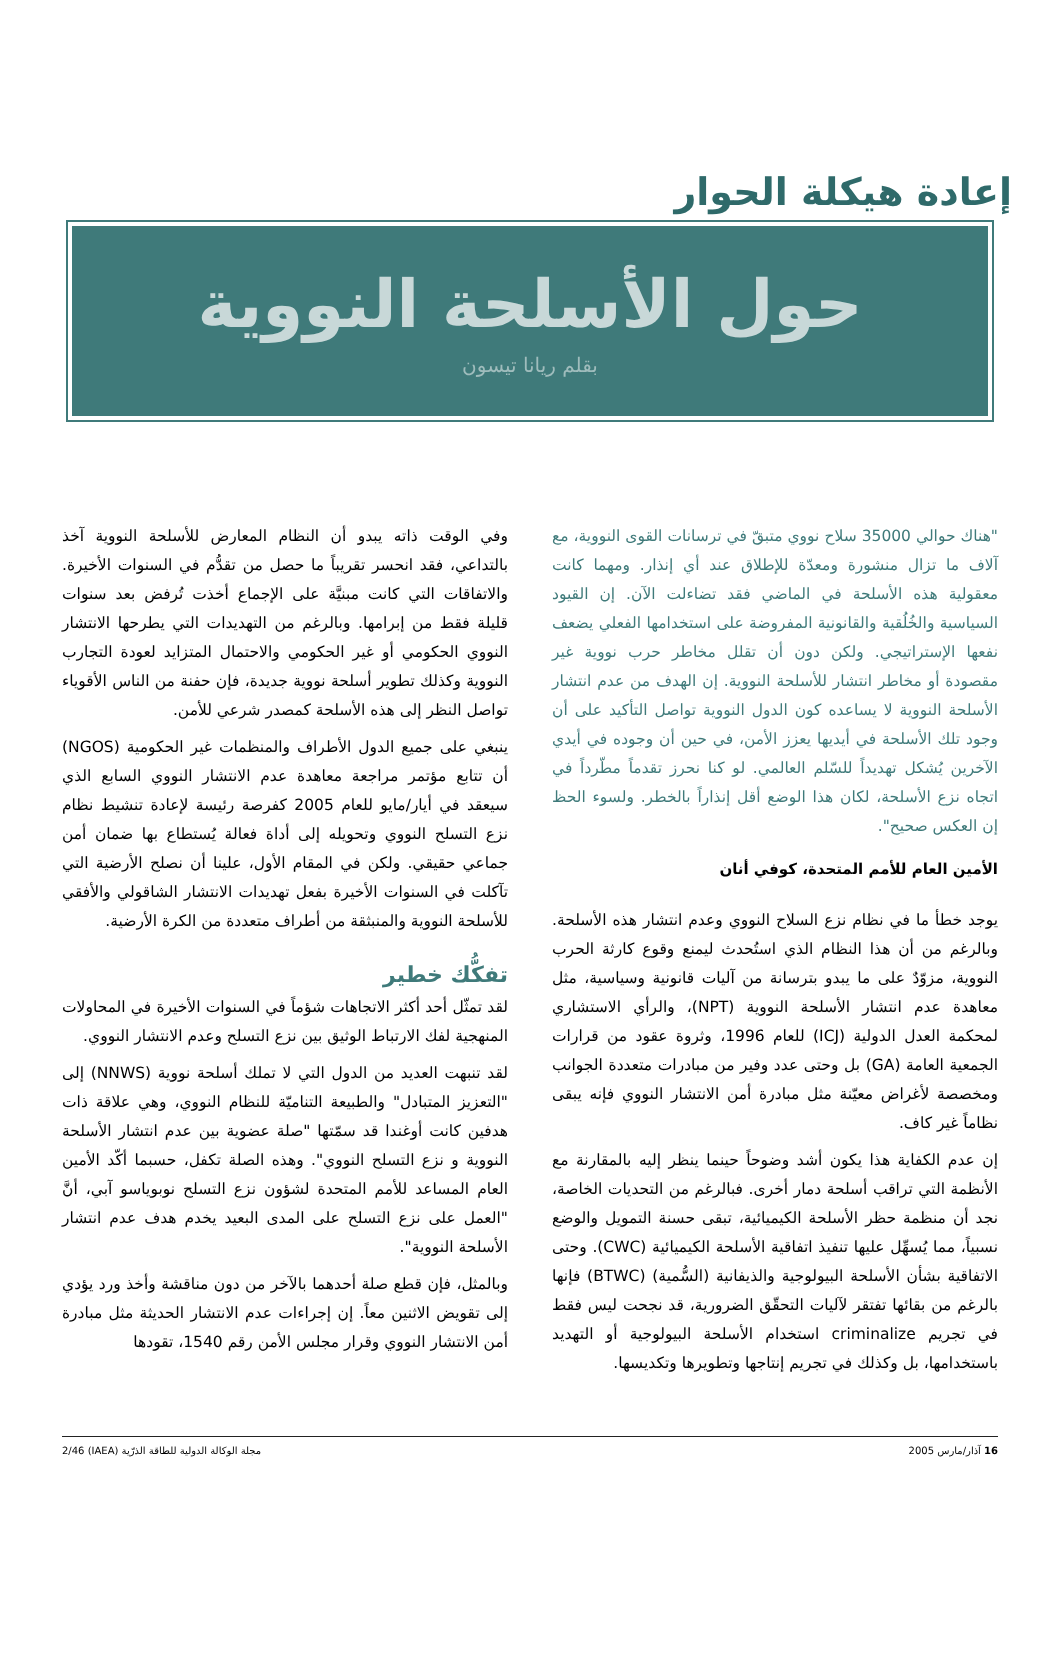إعادة هيكلة الحوار
حول الأسلحة النووية
بقلم ريانا تيسون
"هناك حوالي 35000 سلاح نووي متبقّ في ترسانات القوى النووية، مع آلاف ما تزال منشورة ومعدّة للإطلاق عند أي إنذار. ومهما كانت معقولية هذه الأسلحة في الماضي فقد تضاءلت الآن. إن القيود السياسية والخُلُقية والقانونية المفروضة على استخدامها الفعلي يضعف نفعها الإستراتيجي. ولكن دون أن تقلل مخاطر حرب نووية غير مقصودة أو مخاطر انتشار للأسلحة النووية. إن الهدف من عدم انتشار الأسلحة النووية لا يساعده كون الدول النووية تواصل التأكيد على أن وجود تلك الأسلحة في أيديها يعزز الأمن، في حين أن وجوده في أيدي الآخرين يُشكل تهديداً للسّلم العالمي. لو كنا نحرز تقدماً مطّرداً في اتجاه نزع الأسلحة، لكان هذا الوضع أقل إنذاراً بالخطر. ولسوء الحظ إن العكس صحيح".
الأمين العام للأمم المتحدة، كوفي أنان
يوجد خطأ ما في نظام نزع السلاح النووي وعدم انتشار هذه الأسلحة. وبالرغم من أن هذا النظام الذي استُحدث ليمنع وقوع كارثة الحرب النووية، مزوّدٌ على ما يبدو بترسانة من آليات قانونية وسياسية، مثل معاهدة عدم انتشار الأسلحة النووية (NPT)، والرأي الاستشاري لمحكمة العدل الدولية (ICJ) للعام 1996، وثروة عقود من قرارات الجمعية العامة (GA) بل وحتى عدد وفير من مبادرات متعددة الجوانب ومخصصة لأغراض معيّنة مثل مبادرة أمن الانتشار النووي فإنه يبقى نظاماً غير كاف.
إن عدم الكفاية هذا يكون أشد وضوحاً حينما ينظر إليه بالمقارنة مع الأنظمة التي تراقب أسلحة دمار أخرى. فبالرغم من التحديات الخاصة، نجد أن منظمة حظر الأسلحة الكيميائية، تبقى حسنة التمويل والوضع نسبياً، مما يُسهِّل عليها تنفيذ اتفاقية الأسلحة الكيميائية (CWC). وحتى الاتفاقية بشأن الأسلحة البيولوجية والذيفانية (السُّمية) (BTWC) فإنها بالرغم من بقائها تفتقر لآليات التحقّق الضرورية، قد نجحت ليس فقط في تجريم criminalize استخدام الأسلحة البيولوجية أو التهديد باستخدامها، بل وكذلك في تجريم إنتاجها وتطويرها وتكديسها.
وفي الوقت ذاته يبدو أن النظام المعارض للأسلحة النووية آخذ بالتداعي، فقد انحسر تقريباً ما حصل من تقدُّم في السنوات الأخيرة. والاتفاقات التي كانت مبنيَّة على الإجماع أخذت تُرفض بعد سنوات قليلة فقط من إبرامها. وبالرغم من التهديدات التي يطرحها الانتشار النووي الحكومي أو غير الحكومي والاحتمال المتزايد لعودة التجارب النووية وكذلك تطوير أسلحة نووية جديدة، فإن حفنة من الناس الأقوياء تواصل النظر إلى هذه الأسلحة كمصدر شرعي للأمن.
ينبغي على جميع الدول الأطراف والمنظمات غير الحكومية (NGOS) أن تتابع مؤتمر مراجعة معاهدة عدم الانتشار النووي السابع الذي سيعقد في أيار/مايو للعام 2005 كفرصة رئيسة لإعادة تنشيط نظام نزع التسلح النووي وتحويله إلى أداة فعالة يُستطاع بها ضمان أمن جماعي حقيقي. ولكن في المقام الأول، علينا أن نصلح الأرضية التي تآكلت في السنوات الأخيرة بفعل تهديدات الانتشار الشاقولي والأفقي للأسلحة النووية والمنبثقة من أطراف متعددة من الكرة الأرضية.
تفكُّك خطير
لقد تمثّل أحد أكثر الاتجاهات شؤماً في السنوات الأخيرة في المحاولات المنهجية لفك الارتباط الوثيق بين نزع التسلح وعدم الانتشار النووي.
لقد تنبهت العديد من الدول التي لا تملك أسلحة نووية (NNWS) إلى "التعزيز المتبادل" والطبيعة التناميّة للنظام النووي، وهي علاقة ذات هدفين كانت أوغندا قد سمّتها "صلة عضوية بين عدم انتشار الأسلحة النووية و نزع التسلح النووي". وهذه الصلة تكفل، حسبما أكّد الأمين العام المساعد للأمم المتحدة لشؤون نزع التسلح نوبوياسو آبي، أنَّ "العمل على نزع التسلح على المدى البعيد يخدم هدف عدم انتشار الأسلحة النووية".
وبالمثل، فإن قطع صلة أحدهما بالآخر من دون مناقشة وأخذ ورد يؤدي إلى تقويض الاثنين معاً. إن إجراءات عدم الانتشار الحديثة مثل مبادرة أمن الانتشار النووي وقرار مجلس الأمن رقم 1540، تقودها
16 آذار/مارس 2005 مجلة الوكالة الدولية للطاقة الذرّية (IAEA) 2/46